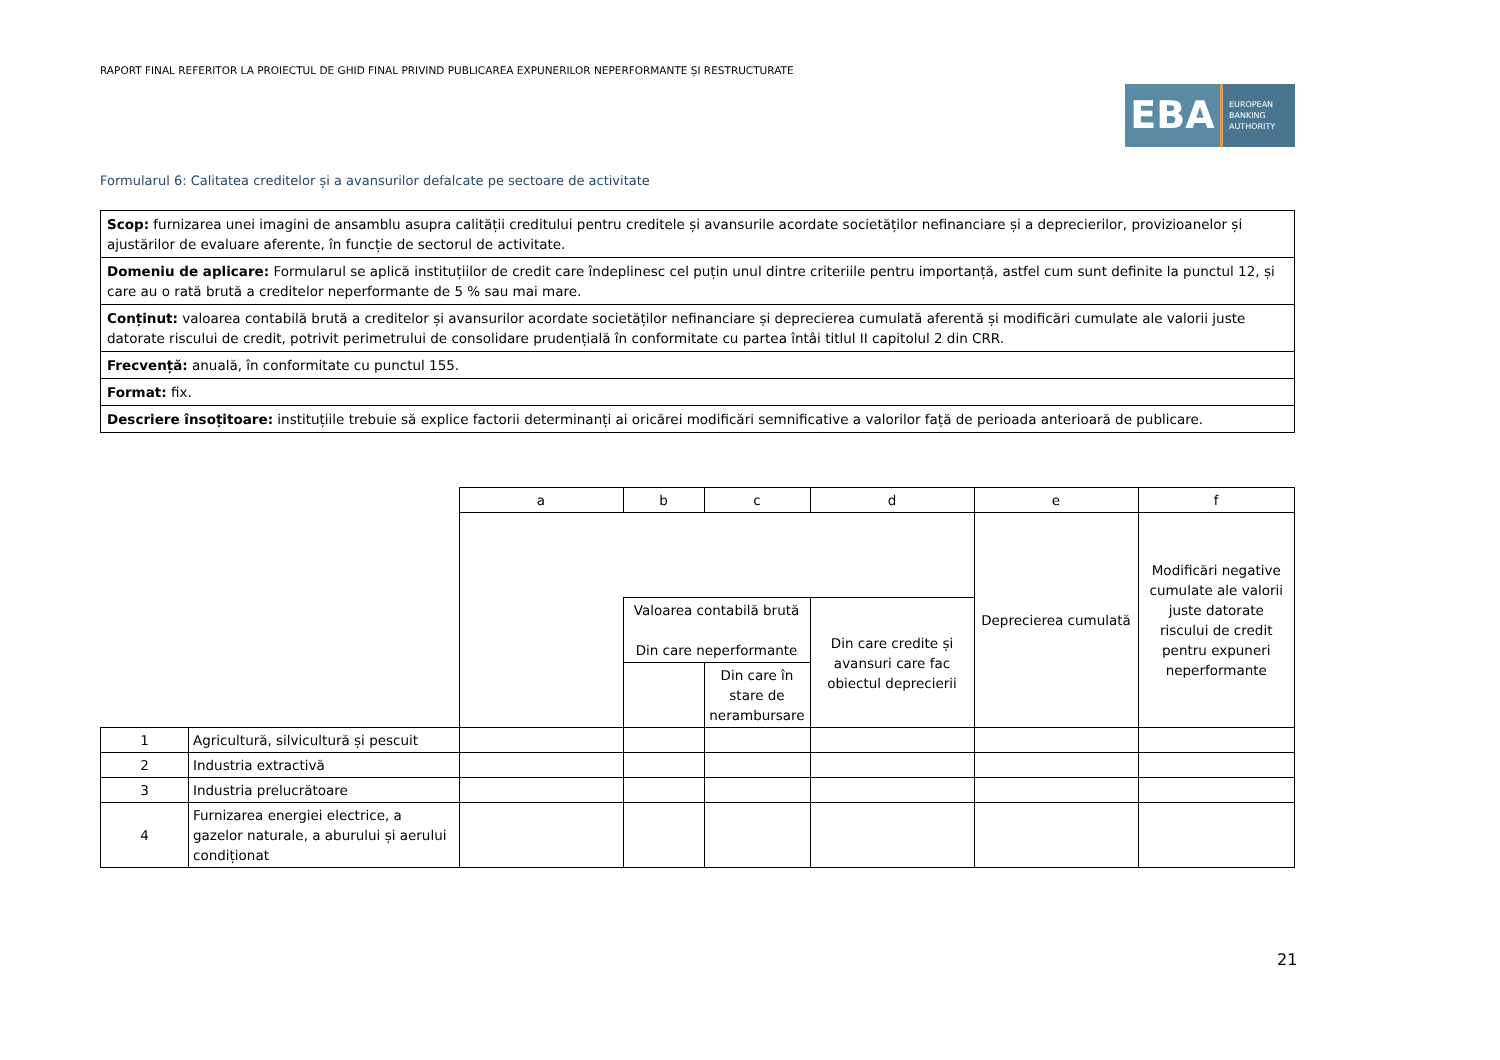RAPORT FINAL REFERITOR LA PROIECTUL DE GHID FINAL PRIVIND PUBLICAREA EXPUNERILOR NEPERFORMANTE ȘI RESTRUCTURATE
EBA
EUROPEAN
BANKING
AUTHORITY
Formularul 6: Calitatea creditelor și a avansurilor defalcate pe sectoare de activitate
| Scop: furnizarea unei imagini de ansamblu asupra calității creditului pentru creditele și avansurile acordate societăților nefinanciare și a deprecierilor, provizioanelor și ajustărilor de evaluare aferente, în funcție de sectorul de activitate. |
| Domeniu de aplicare: Formularul se aplică instituțiilor de credit care îndeplinesc cel puțin unul dintre criteriile pentru importanță, astfel cum sunt definite la punctul 12, și care au o rată brută a creditelor neperformante de 5 % sau mai mare. |
| Conținut: valoarea contabilă brută a creditelor și avansurilor acordate societăților nefinanciare și deprecierea cumulată aferentă și modificări cumulate ale valorii juste datorate riscului de credit, potrivit perimetrului de consolidare prudențială în conformitate cu partea întâi titlul II capitolul 2 din CRR. |
| Frecvență: anuală, în conformitate cu punctul 155. |
| Format: fix. |
| Descriere însoțitoare: instituțiile trebuie să explice factorii determinanți ai oricărei modificări semnificative a valorilor față de perioada anterioară de publicare. |
| | | a | b | c | d | e | f |
| | | | | | | Deprecierea cumulată | Modificări negative cumulate ale valorii juste datorate riscului de credit pentru expuneri neperformante |
| | | | Valoarea contabilă brută Din care neperformante | | Din care credite și avansuri care fac obiectul deprecierii | | |
| | | | | Din care în stare de nerambursare | | | |
| 1 | Agricultură, silvicultură și pescuit | | | | | | |
| 2 | Industria extractivă | | | | | | |
| 3 | Industria prelucrătoare | | | | | | |
| 4 | Furnizarea energiei electrice, a gazelor naturale, a aburului și aerului condiționat | | | | | | |
21